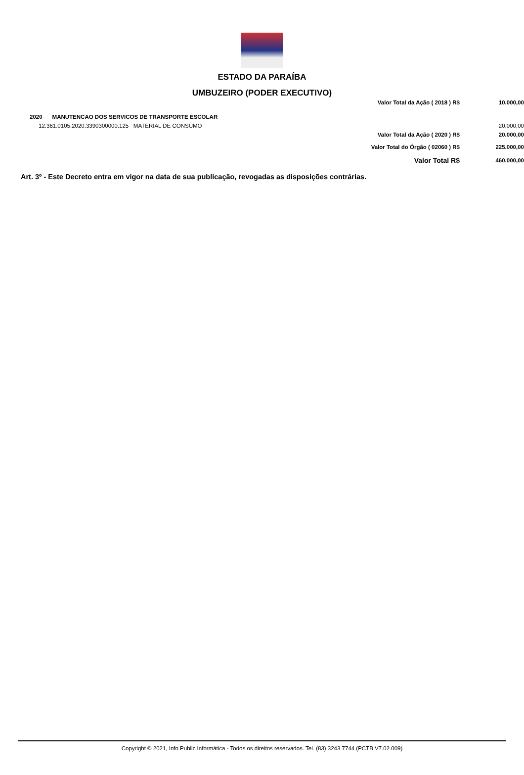ESTADO DA PARAÍBA
UMBUZEIRO (PODER EXECUTIVO)
| | | Valor Total da Ação ( 2018 ) R$ | 10.000,00 |
| 2020 | MANUTENCAO DOS SERVICOS DE TRANSPORTE ESCOLAR | | |
| 12.361.0105.2020.3390300000.125 MATERIAL DE CONSUMO | | | 20.000,00 |
| | | Valor Total da Ação ( 2020 ) R$ | 20.000,00 |
| | | Valor Total do Órgão ( 02060 ) R$ | 225.000,00 |
| | | Valor Total R$ | 460.000,00 |
Art. 3º - Este Decreto entra em vigor na data de sua publicação, revogadas as disposições contrárias.
Copyright © 2021, Info Public Informática - Todos os direitos reservados. Tel. (83) 3243 7744 (PCTB V7.02.009)